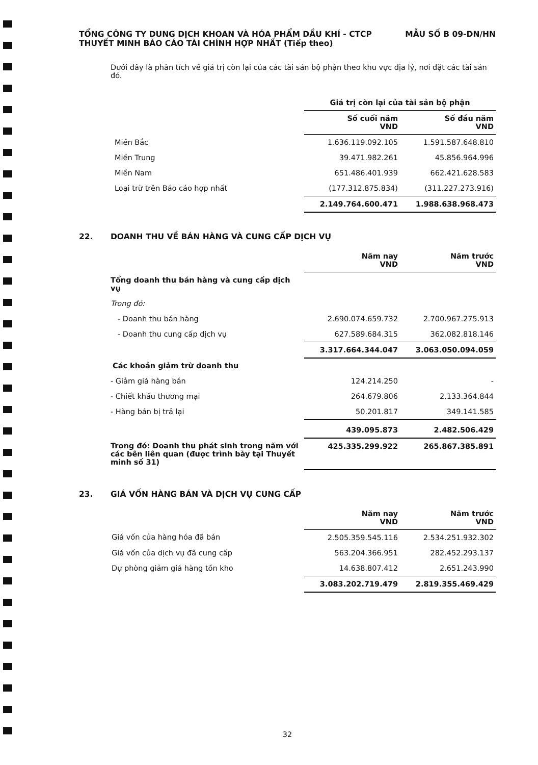TỔNG CÔNG TY DUNG DỊCH KHOAN VÀ HÓA PHẨM DẦU KHÍ - CTCP MẪU SỐ B 09-DN/HN
THUYẾT MINH BÁO CÁO TÀI CHÍNH HỢP NHẤT (Tiếp theo)
Dưới đây là phân tích về giá trị còn lại của các tài sản bộ phận theo khu vực địa lý, nơi đặt các tài sản đó.
| | Giá trị còn lại của tài sản bộ phận | |
| | Số cuối năm VND | Số đầu năm VND |
| Miền Bắc | 1.636.119.092.105 | 1.591.587.648.810 |
| Miền Trung | 39.471.982.261 | 45.856.964.996 |
| Miền Nam | 651.486.401.939 | 662.421.628.583 |
| Loại trừ trên Báo cáo hợp nhất | (177.312.875.834) | (311.227.273.916) |
| | 2.149.764.600.471 | 1.988.638.968.473 |
22. DOANH THU VỀ BÁN HÀNG VÀ CUNG CẤP DỊCH VỤ
| | Năm nay VND | Năm trước VND |
| Tổng doanh thu bán hàng và cung cấp dịch vụ | | |
| Trong đó: | | |
| - Doanh thu bán hàng | 2.690.074.659.732 | 2.700.967.275.913 |
| - Doanh thu cung cấp dịch vụ | 627.589.684.315 | 362.082.818.146 |
| | 3.317.664.344.047 | 3.063.050.094.059 |
| Các khoản giảm trừ doanh thu | | |
| - Giảm giá hàng bán | 124.214.250 | - |
| - Chiết khấu thương mại | 264.679.806 | 2.133.364.844 |
| - Hàng bán bị trả lại | 50.201.817 | 349.141.585 |
| | 439.095.873 | 2.482.506.429 |
| Trong đó: Doanh thu phát sinh trong năm với các bên liên quan (được trình bày tại Thuyết minh số 31) | 425.335.299.922 | 265.867.385.891 |
23. GIÁ VỐN HÀNG BÁN VÀ DỊCH VỤ CUNG CẤP
| | Năm nay VND | Năm trước VND |
| Giá vốn của hàng hóa đã bán | 2.505.359.545.116 | 2.534.251.932.302 |
| Giá vốn của dịch vụ đã cung cấp | 563.204.366.951 | 282.452.293.137 |
| Dự phòng giảm giá hàng tồn kho | 14.638.807.412 | 2.651.243.990 |
| | 3.083.202.719.479 | 2.819.355.469.429 |
32